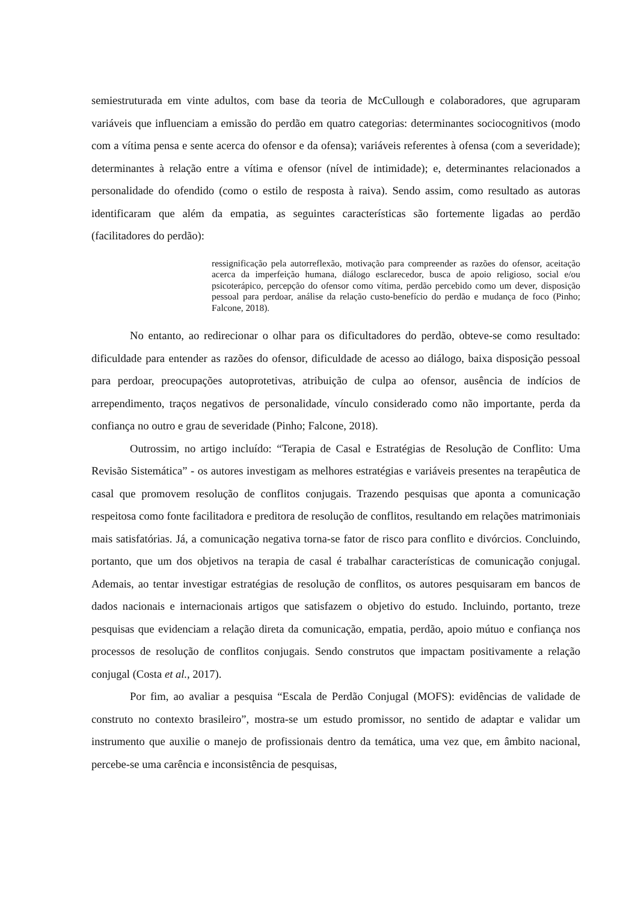semiestruturada em vinte adultos, com base da teoria de McCullough e colaboradores, que agruparam variáveis que influenciam a emissão do perdão em quatro categorias: determinantes sociocognitivos (modo com a vítima pensa e sente acerca do ofensor e da ofensa); variáveis referentes à ofensa (com a severidade); determinantes à relação entre a vítima e ofensor (nível de intimidade); e, determinantes relacionados a personalidade do ofendido (como o estilo de resposta à raiva). Sendo assim, como resultado as autoras identificaram que além da empatia, as seguintes características são fortemente ligadas ao perdão (facilitadores do perdão):
ressignificação pela autorreflexão, motivação para compreender as razões do ofensor, aceitação acerca da imperfeição humana, diálogo esclarecedor, busca de apoio religioso, social e/ou psicoterápico, percepção do ofensor como vítima, perdão percebido como um dever, disposição pessoal para perdoar, análise da relação custo-benefício do perdão e mudança de foco (Pinho; Falcone, 2018).
No entanto, ao redirecionar o olhar para os dificultadores do perdão, obteve-se como resultado: dificuldade para entender as razões do ofensor, dificuldade de acesso ao diálogo, baixa disposição pessoal para perdoar, preocupações autoprotetivas, atribuição de culpa ao ofensor, ausência de indícios de arrependimento, traços negativos de personalidade, vínculo considerado como não importante, perda da confiança no outro e grau de severidade (Pinho; Falcone, 2018).
Outrossim, no artigo incluído: “Terapia de Casal e Estratégias de Resolução de Conflito: Uma Revisão Sistemática” - os autores investigam as melhores estratégias e variáveis presentes na terapêutica de casal que promovem resolução de conflitos conjugais. Trazendo pesquisas que aponta a comunicação respeitosa como fonte facilitadora e preditora de resolução de conflitos, resultando em relações matrimoniais mais satisfatórias. Já, a comunicação negativa torna-se fator de risco para conflito e divórcios. Concluindo, portanto, que um dos objetivos na terapia de casal é trabalhar características de comunicação conjugal. Ademais, ao tentar investigar estratégias de resolução de conflitos, os autores pesquisaram em bancos de dados nacionais e internacionais artigos que satisfazem o objetivo do estudo. Incluindo, portanto, treze pesquisas que evidenciam a relação direta da comunicação, empatia, perdão, apoio mútuo e confiança nos processos de resolução de conflitos conjugais. Sendo construtos que impactam positivamente a relação conjugal (Costa et al., 2017).
Por fim, ao avaliar a pesquisa “Escala de Perdão Conjugal (MOFS): evidências de validade de construto no contexto brasileiro”, mostra-se um estudo promissor, no sentido de adaptar e validar um instrumento que auxilie o manejo de profissionais dentro da temática, uma vez que, em âmbito nacional, percebe-se uma carência e inconsistência de pesquisas,